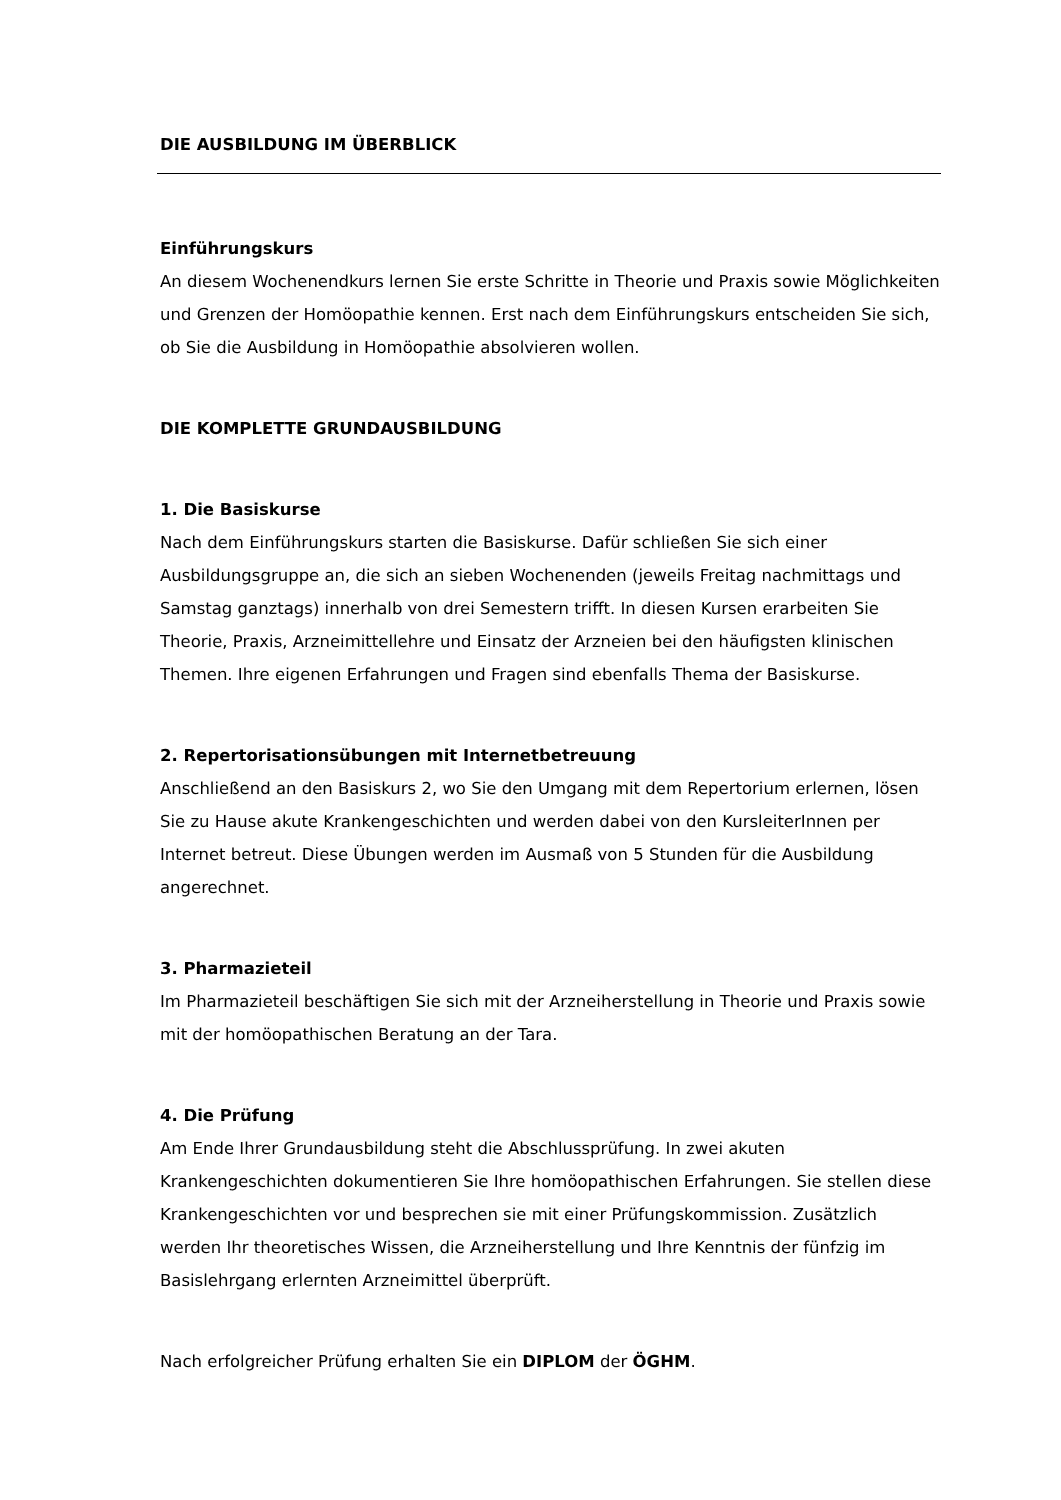DIE AUSBILDUNG IM ÜBERBLICK
Einführungskurs
An diesem Wochenendkurs lernen Sie erste Schritte in Theorie und Praxis sowie Möglichkeiten und Grenzen der Homöopathie kennen. Erst nach dem Einführungskurs entscheiden Sie sich, ob Sie die Ausbildung in Homöopathie absolvieren wollen.
DIE KOMPLETTE GRUNDAUSBILDUNG
1. Die Basiskurse
Nach dem Einführungskurs starten die Basiskurse. Dafür schließen Sie sich einer Ausbildungsgruppe an, die sich an sieben Wochenenden (jeweils Freitag nachmittags und Samstag ganztags) innerhalb von drei Semestern trifft. In diesen Kursen erarbeiten Sie Theorie, Praxis, Arzneimittellehre und Einsatz der Arzneien bei den häufigsten klinischen Themen. Ihre eigenen Erfahrungen und Fragen sind ebenfalls Thema der Basiskurse.
2. Repertorisationsübungen mit Internetbetreuung
Anschließend an den Basiskurs 2, wo Sie den Umgang mit dem Repertorium erlernen, lösen Sie zu Hause akute Krankengeschichten und werden dabei von den KursleiterInnen per Internet betreut. Diese Übungen werden im Ausmaß von 5 Stunden für die Ausbildung angerechnet.
3. Pharmazieteil
Im Pharmazieteil beschäftigen Sie sich mit der Arzneiherstellung in Theorie und Praxis sowie mit der homöopathischen Beratung an der Tara.
4. Die Prüfung
Am Ende Ihrer Grundausbildung steht die Abschlussprüfung. In zwei akuten Krankengeschichten dokumentieren Sie Ihre homöopathischen Erfahrungen. Sie stellen diese Krankengeschichten vor und besprechen sie mit einer Prüfungskommission. Zusätzlich werden Ihr theoretisches Wissen, die Arzneiherstellung und Ihre Kenntnis der fünfzig im Basislehrgang erlernten Arzneimittel überprüft.
Nach erfolgreicher Prüfung erhalten Sie ein DIPLOM der ÖGHM.